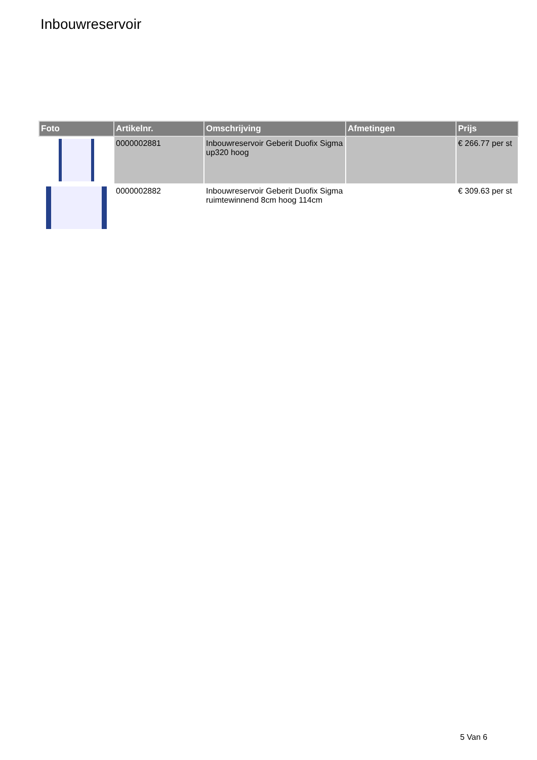Inbouwreservoir
| Foto | Artikelnr. | Omschrijving | Afmetingen | Prijs |
| --- | --- | --- | --- | --- |
| | 0000002881 | Inbouwreservoir Geberit Duofix Sigma up320 hoog | | € 266.77 per st |
| | 0000002882 | Inbouwreservoir Geberit Duofix Sigma ruimtewinnend 8cm hoog 114cm | | € 309.63 per st |
5 Van 6